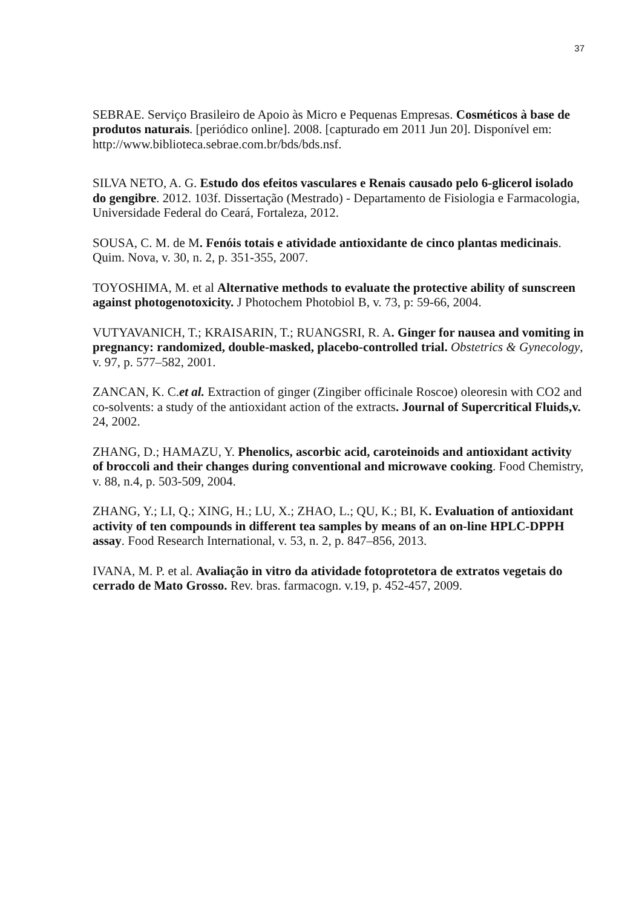37
SEBRAE. Serviço Brasileiro de Apoio às Micro e Pequenas Empresas. Cosméticos à base de produtos naturais. [periódico online]. 2008. [capturado em 2011 Jun 20]. Disponível em: http://www.biblioteca.sebrae.com.br/bds/bds.nsf.
SILVA NETO, A. G. Estudo dos efeitos vasculares e Renais causado pelo 6-glicerol isolado do gengibre. 2012. 103f. Dissertação (Mestrado) - Departamento de Fisiologia e Farmacologia, Universidade Federal do Ceará, Fortaleza, 2012.
SOUSA, C. M. de M. Fenóis totais e atividade antioxidante de cinco plantas medicinais. Quim. Nova, v. 30, n. 2, p. 351-355, 2007.
TOYOSHIMA, M. et al Alternative methods to evaluate the protective ability of sunscreen against photogenotoxicity. J Photochem Photobiol B, v. 73, p: 59-66, 2004.
VUTYAVANICH, T.; KRAISARIN, T.; RUANGSRI, R. A. Ginger for nausea and vomiting in pregnancy: randomized, double-masked, placebo-controlled trial. Obstetrics & Gynecology, v. 97, p. 577–582, 2001.
ZANCAN, K. C.et al. Extraction of ginger (Zingiber officinale Roscoe) oleoresin with CO2 and co-solvents: a study of the antioxidant action of the extracts. Journal of Supercritical Fluids,v. 24, 2002.
ZHANG, D.; HAMAZU, Y. Phenolics, ascorbic acid, caroteinoids and antioxidant activity of broccoli and their changes during conventional and microwave cooking. Food Chemistry, v. 88, n.4, p. 503-509, 2004.
ZHANG, Y.; LI, Q.; XING, H.; LU, X.; ZHAO, L.; QU, K.; BI, K. Evaluation of antioxidant activity of ten compounds in different tea samples by means of an on-line HPLC-DPPH assay. Food Research International, v. 53, n. 2, p. 847–856, 2013.
IVANA, M. P. et al. Avaliação in vitro da atividade fotoprotetora de extratos vegetais do cerrado de Mato Grosso. Rev. bras. farmacogn. v.19, p. 452-457, 2009.